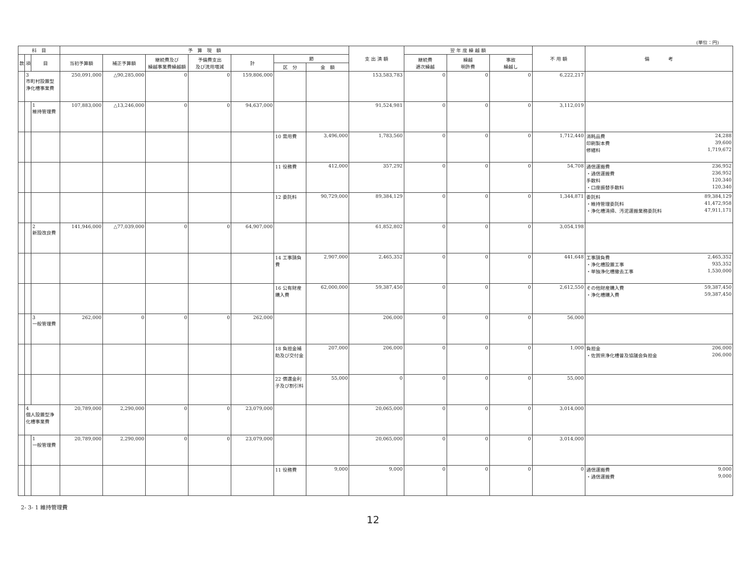(単位：円)
| 科 目 | | | 予 算 現 額 | | | | | | | 支 出 済 額 | 翌 年 度 繰 越 額 | | | 不 用 額 | 備 考 |
| --- | --- | --- | --- | --- | --- | --- | --- | --- | --- | --- | --- | --- | --- | --- | --- |
| 款 | 項 | 目 | 当初予算額 | 補正予算額 | 継続費及び 繰越事業費繰越額 | 予備費支出 及び流用増減 | 計 | 節 | | | 継続費 逓次繰越 | 繰越 明許費 | 事故 繰越し | | |
| | | | | | | | | 区 分 | 金 額 | | | | | | |
| | 3 市町村設置型浄化槽事業費 | | 250,091,000 | △90,285,000 | 0 | 0 | 159,806,000 | | | 153,583,783 | 0 | 0 | 0 | 6,222,217 | |
| | | 1 維持管理費 | 107,883,000 | △13,246,000 | 0 | 0 | 94,637,000 | | | 91,524,981 | 0 | 0 | 0 | 3,112,019 | |
| | | | | | | | | 10 需用費 | 3,496,000 | 1,783,560 | 0 | 0 | 0 | 1,712,440 | 消耗品費 24,288 印刷製本費 39,600 修繕料 1,719,672 |
| | | | | | | | | 11 役務費 | 412,000 | 357,292 | 0 | 0 | 0 | 54,708 | 通信運搬費 236,952 ・通信運搬費 236,952 手数料 120,340 ・口座振替手数料 120,340 |
| | | | | | | | | 12 委託料 | 90,729,000 | 89,384,129 | 0 | 0 | 0 | 1,344,871 | 委託料 89,384,129 ・維持管理委託料 41,472,958 ・浄化槽清掃、汚泥運搬業務委託料 47,911,171 |
| | | 2 新設改良費 | 141,946,000 | △77,039,000 | 0 | 0 | 64,907,000 | | | 61,852,802 | 0 | 0 | 0 | 3,054,198 | |
| | | | | | | | | 14 工事請負費 | 2,907,000 | 2,465,352 | 0 | 0 | 0 | 441,648 | 工事請負費 2,465,352 ・浄化槽設置工事 935,352 ・単独浄化槽撤去工事 1,530,000 |
| | | | | | | | | 16 公有財産購入費 | 62,000,000 | 59,387,450 | 0 | 0 | 0 | 2,612,550 | その他財産購入費 59,387,450 ・浄化槽購入費 59,387,450 |
| | | 3 一般管理費 | 262,000 | 0 | 0 | 0 | 262,000 | | | 206,000 | 0 | 0 | 0 | 56,000 | |
| | | | | | | | | 18 負担金補助及び交付金 | 207,000 | 206,000 | 0 | 0 | 0 | 1,000 | 負担金 206,000 ・佐賀県浄化槽普及協議会負担金 206,000 |
| | | | | | | | | 22 償還金利子及び割引料 | 55,000 | 0 | 0 | 0 | 0 | 55,000 | |
| | 4 個人設置型浄化槽事業費 | | 20,789,000 | 2,290,000 | 0 | 0 | 23,079,000 | | | 20,065,000 | 0 | 0 | 0 | 3,014,000 | |
| | | 1 一般管理費 | 20,789,000 | 2,290,000 | 0 | 0 | 23,079,000 | | | 20,065,000 | 0 | 0 | 0 | 3,014,000 | |
| | | | | | | | | 11 役務費 | 9,000 | 9,000 | 0 | 0 | 0 | 0 | 通信運搬費 9,000 ・通信運搬費 9,000 |
2- 3- 1 維持管理費
12